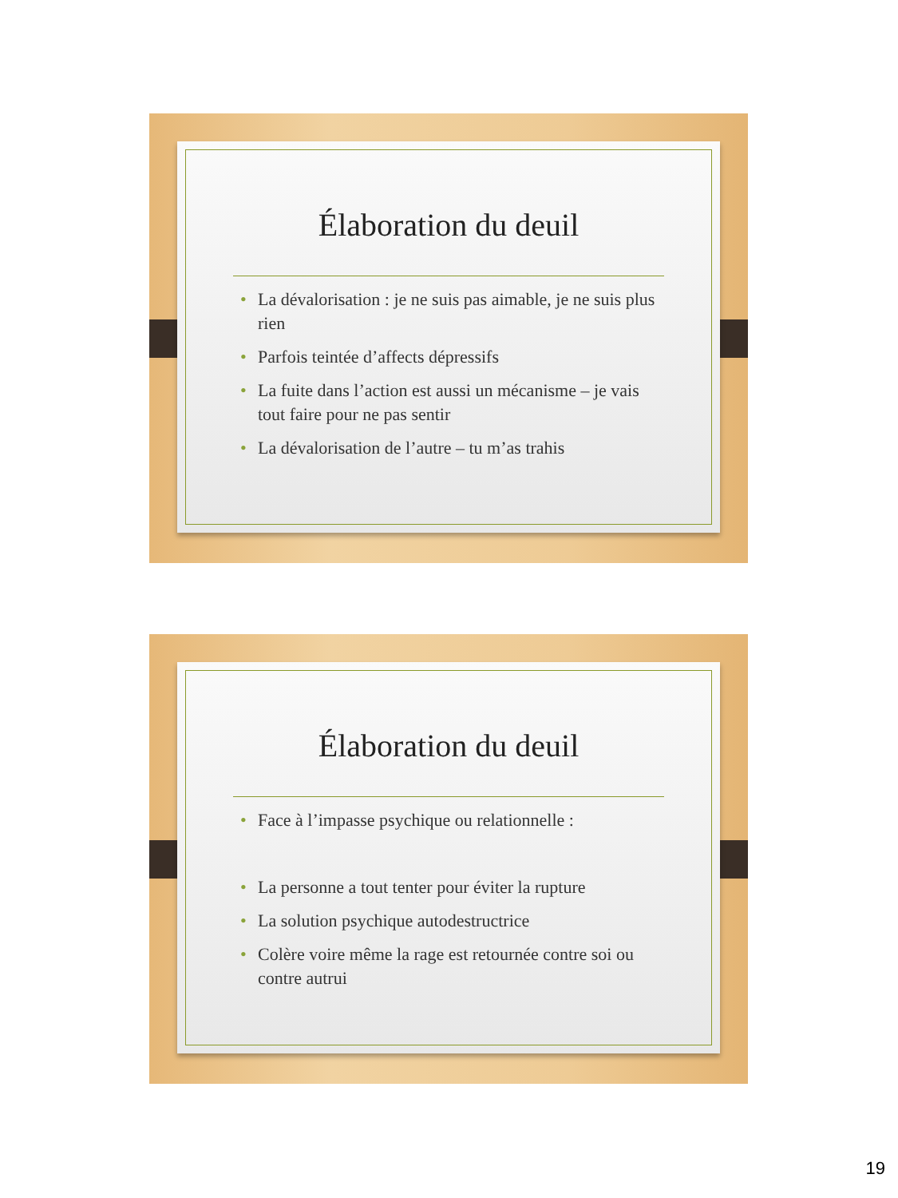Élaboration du deuil
• La dévalorisation : je ne suis pas aimable, je ne suis plus rien
• Parfois teintée d’affects dépressifs
• La fuite dans l’action est aussi un mécanisme – je vais tout faire pour ne pas sentir
• La dévalorisation de l’autre – tu m’as trahis
Élaboration du deuil
• Face à l’impasse psychique ou relationnelle :
• La personne a tout tenter pour éviter la rupture
• La solution psychique autodestructrice
• Colère voire même la rage est retournée contre soi ou contre autrui
19